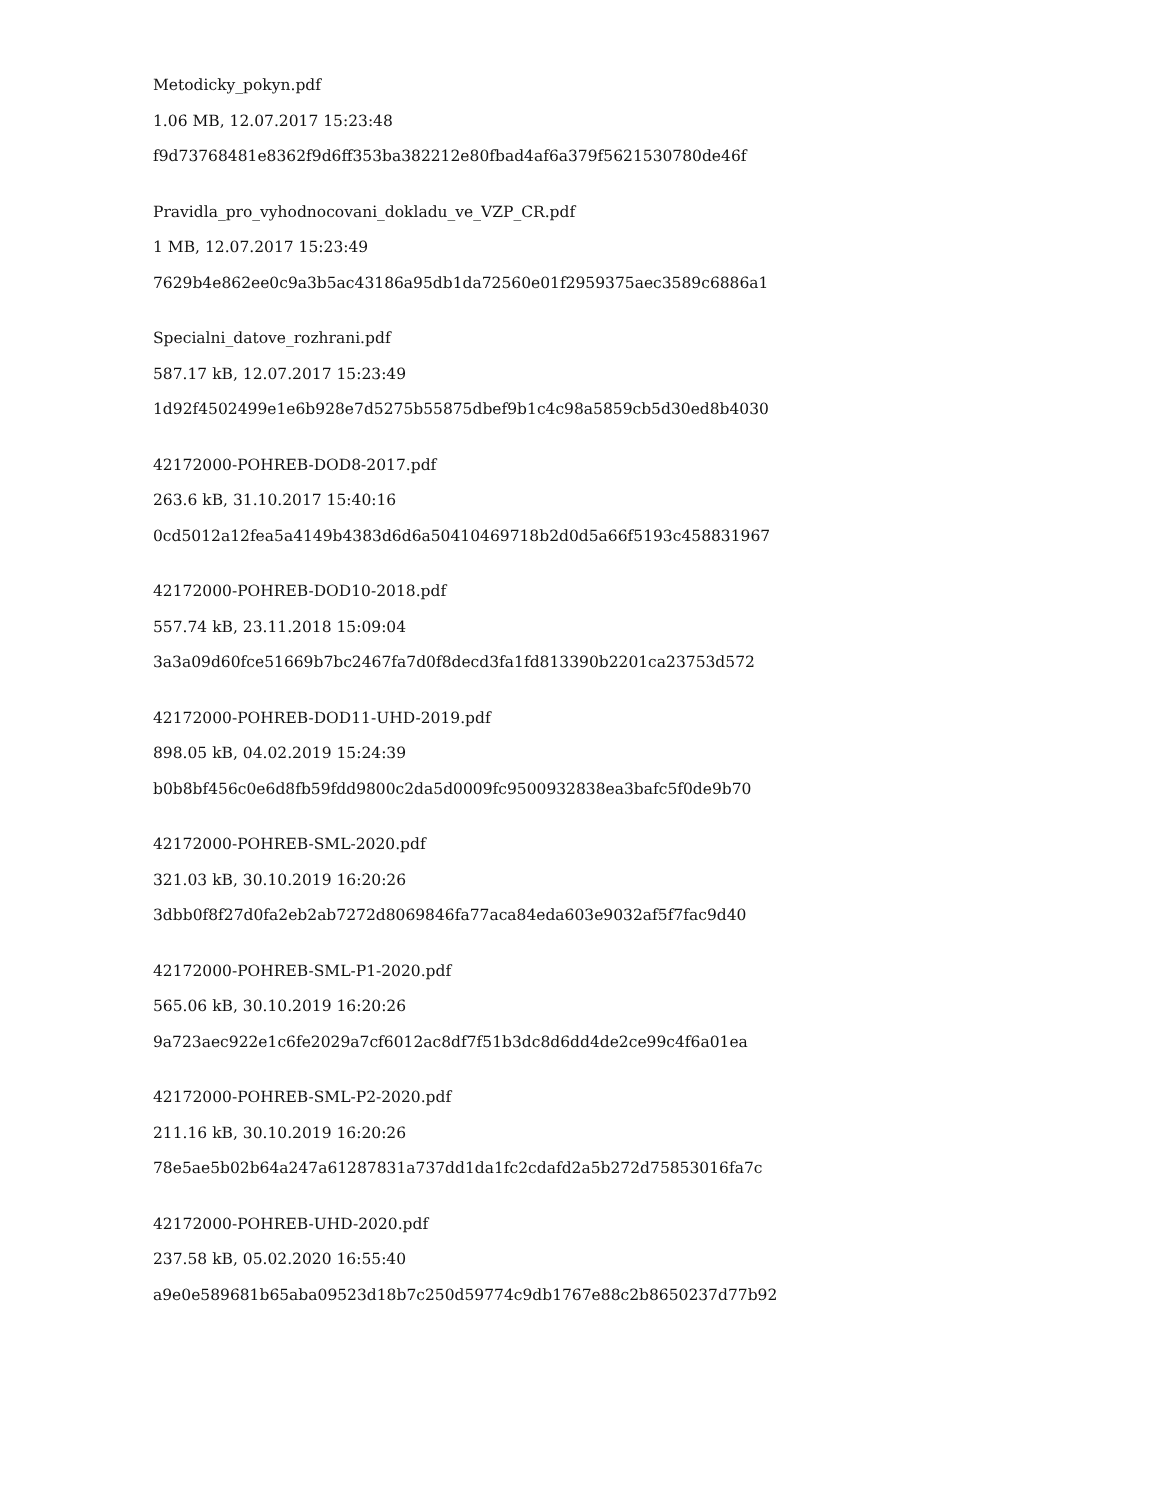Metodicky_pokyn.pdf
1.06 MB, 12.07.2017 15:23:48
f9d73768481e8362f9d6ff353ba382212e80fbad4af6a379f5621530780de46f
Pravidla_pro_vyhodnocovani_dokladu_ve_VZP_CR.pdf
1 MB, 12.07.2017 15:23:49
7629b4e862ee0c9a3b5ac43186a95db1da72560e01f2959375aec3589c6886a1
Specialni_datove_rozhrani.pdf
587.17 kB, 12.07.2017 15:23:49
1d92f4502499e1e6b928e7d5275b55875dbef9b1c4c98a5859cb5d30ed8b4030
42172000-POHREB-DOD8-2017.pdf
263.6 kB, 31.10.2017 15:40:16
0cd5012a12fea5a4149b4383d6d6a50410469718b2d0d5a66f5193c458831967
42172000-POHREB-DOD10-2018.pdf
557.74 kB, 23.11.2018 15:09:04
3a3a09d60fce51669b7bc2467fa7d0f8decd3fa1fd813390b2201ca23753d572
42172000-POHREB-DOD11-UHD-2019.pdf
898.05 kB, 04.02.2019 15:24:39
b0b8bf456c0e6d8fb59fdd9800c2da5d0009fc9500932838ea3bafc5f0de9b70
42172000-POHREB-SML-2020.pdf
321.03 kB, 30.10.2019 16:20:26
3dbb0f8f27d0fa2eb2ab7272d8069846fa77aca84eda603e9032af5f7fac9d40
42172000-POHREB-SML-P1-2020.pdf
565.06 kB, 30.10.2019 16:20:26
9a723aec922e1c6fe2029a7cf6012ac8df7f51b3dc8d6dd4de2ce99c4f6a01ea
42172000-POHREB-SML-P2-2020.pdf
211.16 kB, 30.10.2019 16:20:26
78e5ae5b02b64a247a61287831a737dd1da1fc2cdafd2a5b272d75853016fa7c
42172000-POHREB-UHD-2020.pdf
237.58 kB, 05.02.2020 16:55:40
a9e0e589681b65aba09523d18b7c250d59774c9db1767e88c2b8650237d77b92